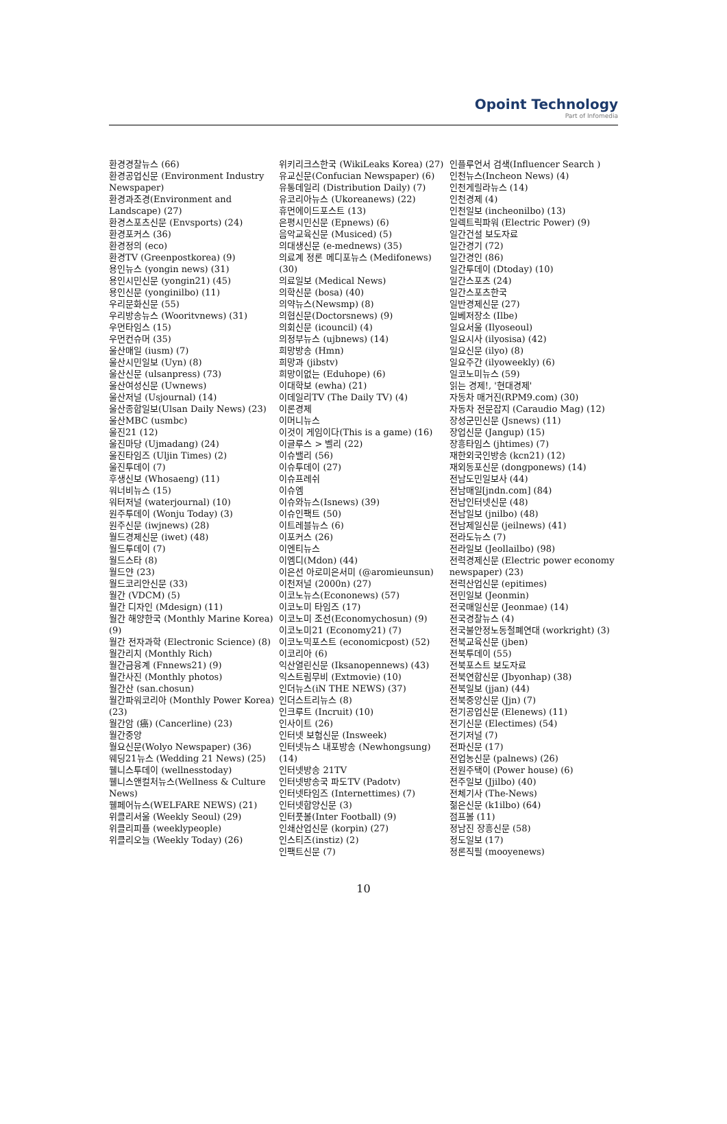Opoint Technology
Part of Infomedia
환경경찰뉴스 (66)
환경공업신문 (Environment Industry Newspaper)
환경과조경(Environment and Landscape) (27)
환경스포츠신문 (Envsports) (24)
환경포커스 (36)
환경정의 (eco)
환경TV (Greenpostkorea) (9)
용인뉴스 (yongin news) (31)
용인시민신문 (yongin21) (45)
용인신문 (yonginilbo) (11)
우리문화신문 (55)
우리방송뉴스 (Wooritvnews) (31)
우먼타임스 (15)
우먼컨슈머 (35)
울산매일 (iusm) (7)
울산시민일보 (Uyn) (8)
울산신문 (ulsanpress) (73)
울산여성신문 (Uwnews)
울산저널 (Usjournal) (14)
울산종합일보(Ulsan Daily News) (23)
울산MBC (usmbc)
울진21 (12)
울진마당 (Ujmadang) (24)
울진타임즈 (Uljin Times) (2)
울진투데이 (7)
후생신보 (Whosaeng) (11)
워너비뉴스 (15)
워터저널 (waterjournal) (10)
원주투데이 (Wonju Today) (3)
원주신문 (iwjnews) (28)
월드경제신문 (iwet) (48)
월드투데이 (7)
월드스타 (8)
월드얀 (23)
월드코리안신문 (33)
월간 (VDCM) (5)
월간 디자인 (Mdesign) (11)
월간 해양한국 (Monthly Marine Korea) (9)
월간 전자과학 (Electronic Science) (8)
월간리치 (Monthly Rich)
월간금융계 (Fnnews21) (9)
월간사진 (Monthly photos)
월간산 (san.chosun)
월간파워코리아 (Monthly Power Korea) (23)
월간암 (癌) (Cancerline) (23)
월간중앙
월요신문(Wolyo Newspaper) (36)
웨딩21뉴스 (Wedding 21 News) (25)
웰니스투데이 (wellnesstoday)
웰니스앤컬처뉴스(Wellness & Culture News)
웰페어뉴스(WELFARE NEWS) (21)
위클리서울 (Weekly Seoul) (29)
위클리피플 (weeklypeople)
위클리오늘 (Weekly Today) (26)
위키리크스한국 (WikiLeaks Korea) (27)
유교신문(Confucian Newspaper) (6)
유통데일리 (Distribution Daily) (7)
유코리아뉴스 (Ukoreanews) (22)
휴먼에이드포스트 (13)
은평시민신문 (Epnews) (6)
음악교육신문 (Musiced) (5)
의대생신문 (e-mednews) (35)
의료계 정론 메디포뉴스 (Medifonews) (30)
의료일보 (Medical News)
의학신문 (bosa) (40)
의약뉴스(Newsmp) (8)
의협신문(Doctorsnews) (9)
의회신문 (icouncil) (4)
의정부뉴스 (ujbnews) (14)
희망방송 (Hmn)
희망과 (jibstv)
희망이없는 (Eduhope) (6)
이대학보 (ewha) (21)
이데일리TV (The Daily TV) (4)
이론경제
이머니뉴스
이것이 게임이다(This is a game) (16)
이글루스 > 벨리 (22)
이슈밸리 (56)
이슈투데이 (27)
이슈프레쉬
이슈엠
이슈와뉴스(Isnews) (39)
이슈인팩트 (50)
이트레블뉴스 (6)
이포커스 (26)
이엔티뉴스
이엠디(Mdon) (44)
이은선 아로미은서미 (@aromieunsun)
이천저널 (2000n) (27)
이코노뉴스(Econonews) (57)
이코노미 타임즈 (17)
이코노미 조선(Economychosun) (9)
이코노미21 (Economy21) (7)
이코노믹포스트 (economicpost) (52)
이코리아 (6)
익산열린신문 (Iksanopennews) (43)
익스트림무비 (Extmovie) (10)
인더뉴스(iN THE NEWS) (37)
인더스트리뉴스 (8)
인크루트 (Incruit) (10)
인사이트 (26)
인터넷 보험신문 (Insweek)
인터넷뉴스 내포방송 (Newhongsung) (14)
인터넷방송 21TV
인터넷방송국 파도TV (Padotv)
인터넷타임즈 (Internettimes) (7)
인터넷합양신문 (3)
인터풋볼(Inter Football) (9)
인쇄산업신문 (korpin) (27)
인스티즈(instiz) (2)
인팩트신문 (7)
인플루언서 검색(Influencer Search )
인천뉴스(Incheon News) (4)
인천게릴라뉴스 (14)
인천경제 (4)
인천일보 (incheonilbo) (13)
일렉트릭파워 (Electric Power) (9)
일간건설 보도자료
일간경기 (72)
일간경인 (86)
일간투데이 (Dtoday) (10)
일간스포츠 (24)
일간스포츠한국
일반경제신문 (27)
일베저장소 (Ilbe)
일요서울 (Ilyoseoul)
일요시사 (ilyosisa) (42)
일요신문 (ilyo) (8)
일요주간 (ilyoweekly) (6)
일코노미뉴스 (59)
읽는 경제!, '현대경제'
자동차 매거진(RPM9.com) (30)
자동차 전문잡지 (Caraudio Mag) (12)
장성군민신문 (Jsnews) (11)
장업신문 (Jangup) (15)
장흥타임스 (jhtimes) (7)
재한외국인방송 (kcn21) (12)
재외동포신문 (dongponews) (14)
전남도민일보사 (44)
전남매일[jndn.com] (84)
전남인터넷신문 (48)
전남일보 (jnilbo) (48)
전남제일신문 (jeilnews) (41)
전라도뉴스 (7)
전라일보 (Jeollailbo) (98)
전력경제신문 (Electric power economy newspaper) (23)
전력산업신문 (epitimes)
전민일보 (Jeonmin)
전국매일신문 (Jeonmae) (14)
전국경찰뉴스 (4)
전국불안정노동철폐연대 (workright) (3)
전북교육신문 (jben)
전북투데이 (55)
전북포스트 보도자료
전북연합신문 (Jbyonhap) (38)
전북일보 (jjan) (44)
전북중앙신문 (Jjn) (7)
전기공업신문 (Elenews) (11)
전기신문 (Electimes) (54)
전기저널 (7)
전파신문 (17)
전업농신문 (palnews) (26)
전원주택이 (Power house) (6)
전주일보 (Jjilbo) (40)
전체기사 (The-News)
젊은신문 (k1ilbo) (64)
점프볼 (11)
정남진 장흥신문 (58)
정도일보 (17)
정론직필 (mooyenews)
10